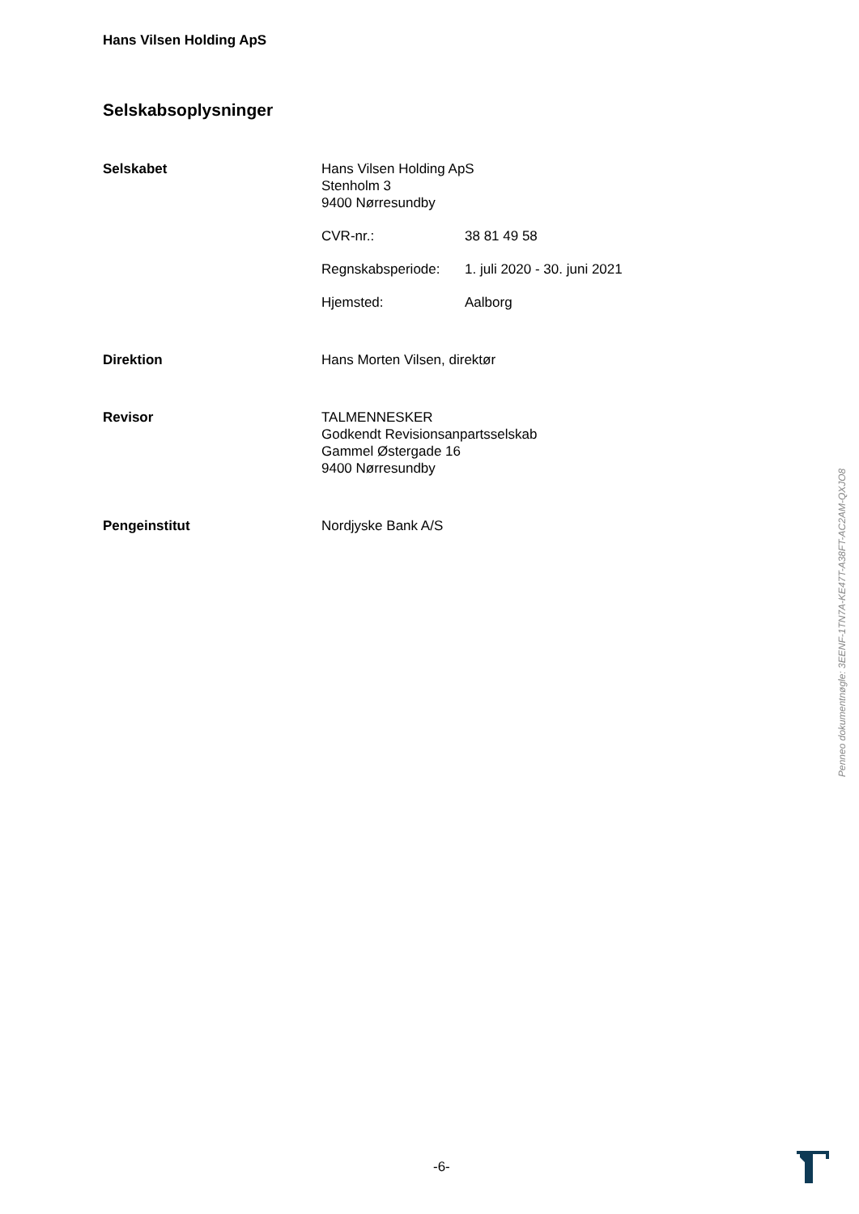Hans Vilsen Holding ApS
Selskabsoplysninger
Selskabet Hans Vilsen Holding ApS
Stenholm 3
9400 Nørresundby
CVR-nr.: 38 81 49 58
Regnskabsperiode: 1. juli 2020 - 30. juni 2021
Hjemsted: Aalborg
Direktion Hans Morten Vilsen, direktør
Revisor TALMENNESKER
Godkendt Revisionsanpartsselskab
Gammel Østergade 16
9400 Nørresundby
Pengeinstitut Nordjyske Bank A/S
Penneo dokumentnøgle: 3EENF-1TN7A-KE47T-A38FT-AC2AM-QXJO8
-6-